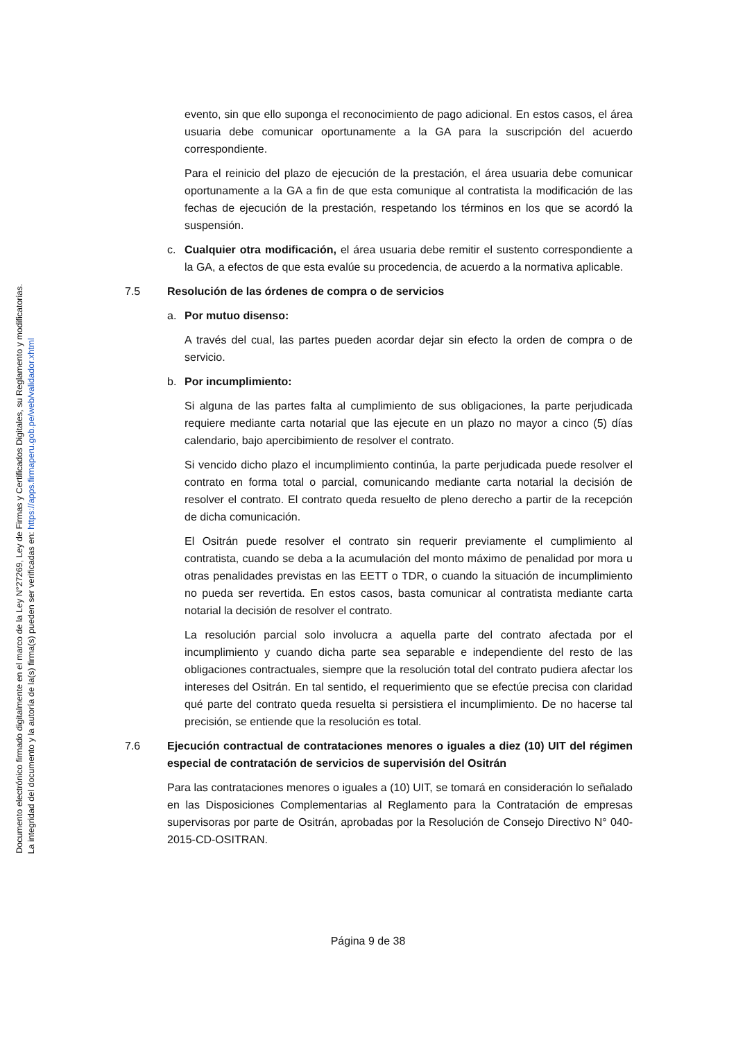Documento electrónico firmado digitalmente en el marco de la Ley N°27269, Ley de Firmas y Certificados Digitales, su Reglamento y modificatorias.
La integridad del documento y la autoría de la(s) firma(s) pueden ser verificadas en: https://apps.firmaperu.gob.pe/web/validador.xhtml
evento, sin que ello suponga el reconocimiento de pago adicional. En estos casos, el área usuaria debe comunicar oportunamente a la GA para la suscripción del acuerdo correspondiente.
Para el reinicio del plazo de ejecución de la prestación, el área usuaria debe comunicar oportunamente a la GA a fin de que esta comunique al contratista la modificación de las fechas de ejecución de la prestación, respetando los términos en los que se acordó la suspensión.
c. Cualquier otra modificación, el área usuaria debe remitir el sustento correspondiente a la GA, a efectos de que esta evalúe su procedencia, de acuerdo a la normativa aplicable.
7.5 Resolución de las órdenes de compra o de servicios
a. Por mutuo disenso:
A través del cual, las partes pueden acordar dejar sin efecto la orden de compra o de servicio.
b. Por incumplimiento:
Si alguna de las partes falta al cumplimiento de sus obligaciones, la parte perjudicada requiere mediante carta notarial que las ejecute en un plazo no mayor a cinco (5) días calendario, bajo apercibimiento de resolver el contrato.
Si vencido dicho plazo el incumplimiento continúa, la parte perjudicada puede resolver el contrato en forma total o parcial, comunicando mediante carta notarial la decisión de resolver el contrato. El contrato queda resuelto de pleno derecho a partir de la recepción de dicha comunicación.
El Ositrán puede resolver el contrato sin requerir previamente el cumplimiento al contratista, cuando se deba a la acumulación del monto máximo de penalidad por mora u otras penalidades previstas en las EETT o TDR, o cuando la situación de incumplimiento no pueda ser revertida. En estos casos, basta comunicar al contratista mediante carta notarial la decisión de resolver el contrato.
La resolución parcial solo involucra a aquella parte del contrato afectada por el incumplimiento y cuando dicha parte sea separable e independiente del resto de las obligaciones contractuales, siempre que la resolución total del contrato pudiera afectar los intereses del Ositrán. En tal sentido, el requerimiento que se efectúe precisa con claridad qué parte del contrato queda resuelta si persistiera el incumplimiento. De no hacerse tal precisión, se entiende que la resolución es total.
7.6 Ejecución contractual de contrataciones menores o iguales a diez (10) UIT del régimen especial de contratación de servicios de supervisión del Ositrán
Para las contrataciones menores o iguales a (10) UIT, se tomará en consideración lo señalado en las Disposiciones Complementarias al Reglamento para la Contratación de empresas supervisoras por parte de Ositrán, aprobadas por la Resolución de Consejo Directivo N° 040-2015-CD-OSITRAN.
Página 9 de 38